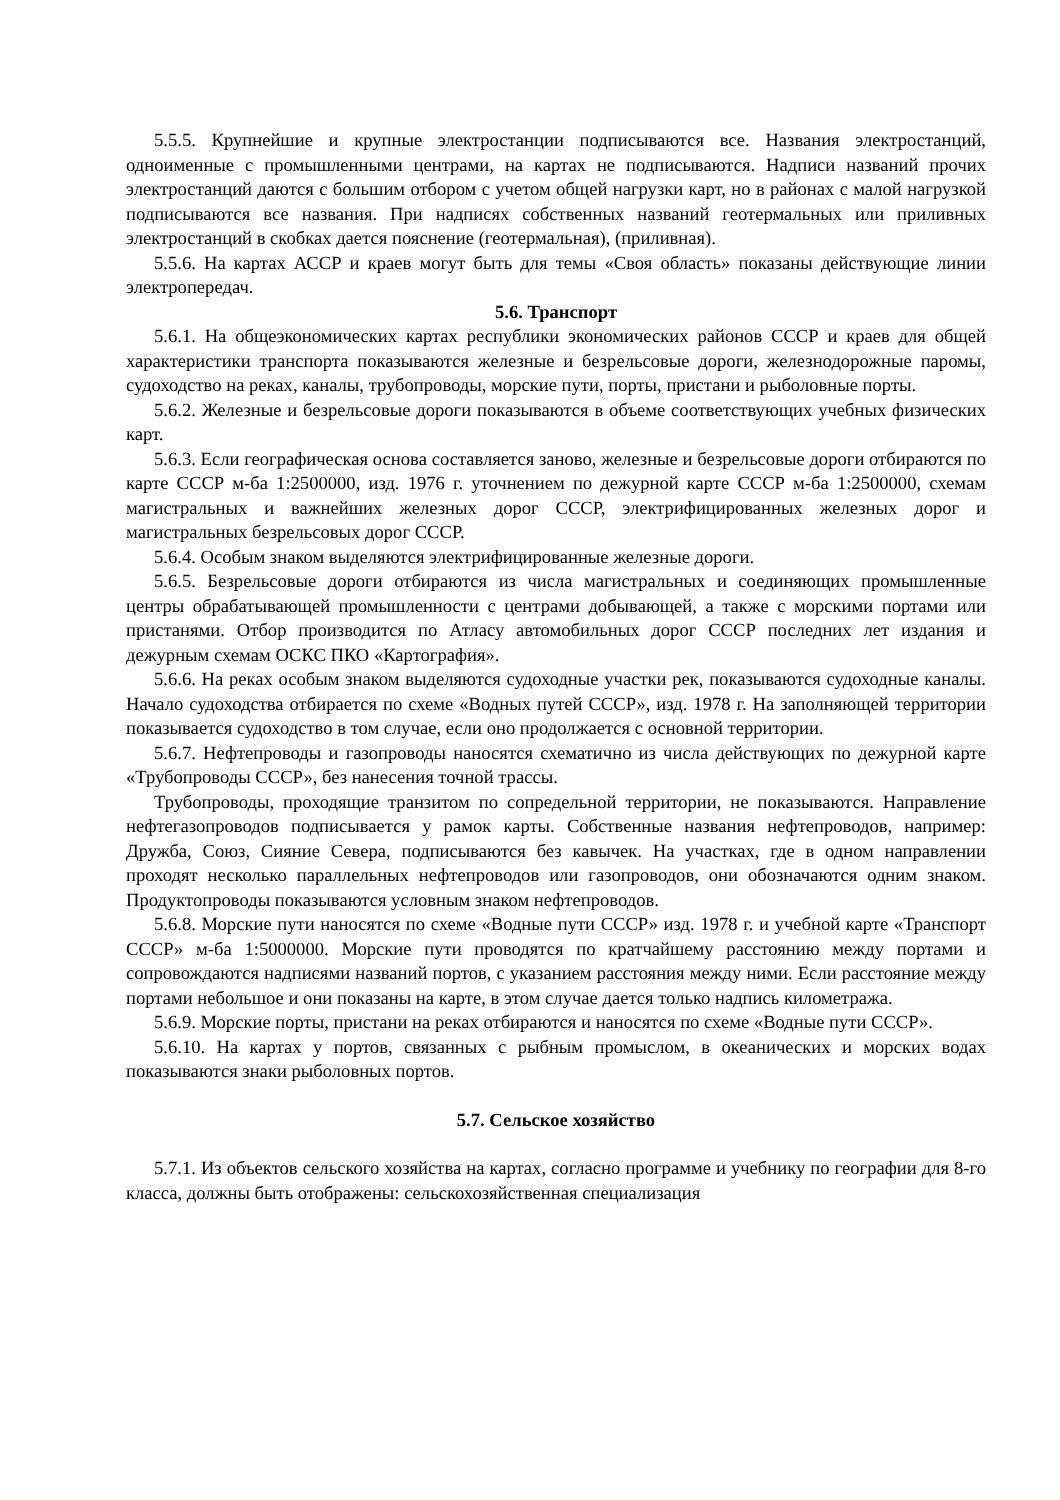5.5.5. Крупнейшие и крупные электростанции подписываются все. Названия электростанций, одноименные с промышленными центрами, на картах не подписываются. Надписи названий прочих электростанций даются с большим отбором с учетом общей нагрузки карт, но в районах с малой нагрузкой подписываются все названия. При надписях собственных названий геотермальных или приливных электростанций в скобках дается пояснение (геотермальная), (приливная).
5.5.6. На картах АССР и краев могут быть для темы «Своя область» показаны действующие линии электропередач.
5.6. Транспорт
5.6.1. На общеэкономических картах республики экономических районов СССР и краев для общей характеристики транспорта показываются железные и безрельсовые дороги, железнодорожные паромы, судоходство на реках, каналы, трубопроводы, морские пути, порты, пристани и рыболовные порты.
5.6.2. Железные и безрельсовые дороги показываются в объеме соответствующих учебных физических карт.
5.6.3. Если географическая основа составляется заново, железные и безрельсовые дороги отбираются по карте СССР м-ба 1:2500000, изд. 1976 г. уточнением по дежурной карте СССР м-ба 1:2500000, схемам магистральных и важнейших железных дорог СССР, электрифицированных железных дорог и магистральных безрельсовых дорог СССР.
5.6.4. Особым знаком выделяются электрифицированные железные дороги.
5.6.5. Безрельсовые дороги отбираются из числа магистральных и соединяющих промышленные центры обрабатывающей промышленности с центрами добывающей, а также с морскими портами или пристанями. Отбор производится по Атласу автомобильных дорог СССР последних лет издания и дежурным схемам ОСКС ПКО «Картография».
5.6.6. На реках особым знаком выделяются судоходные участки рек, показываются судоходные каналы. Начало судоходства отбирается по схеме «Водных путей СССР», изд. 1978 г. На заполняющей территории показывается судоходство в том случае, если оно продолжается с основной территории.
5.6.7. Нефтепроводы и газопроводы наносятся схематично из числа действующих по дежурной карте «Трубопроводы СССР», без нанесения точной трассы.
Трубопроводы, проходящие транзитом по сопредельной территории, не показываются. Направление нефтегазопроводов подписывается у рамок карты. Собственные названия нефтепроводов, например: Дружба, Союз, Сияние Севера, подписываются без кавычек. На участках, где в одном направлении проходят несколько параллельных нефтепроводов или газопроводов, они обозначаются одним знаком. Продуктопроводы показываются условным знаком нефтепроводов.
5.6.8. Морские пути наносятся по схеме «Водные пути СССР» изд. 1978 г. и учебной карте «Транспорт СССР» м-ба 1:5000000. Морские пути проводятся по кратчайшему расстоянию между портами и сопровождаются надписями названий портов, с указанием расстояния между ними. Если расстояние между портами небольшое и они показаны на карте, в этом случае дается только надпись километража.
5.6.9. Морские порты, пристани на реках отбираются и наносятся по схеме «Водные пути СССР».
5.6.10. На картах у портов, связанных с рыбным промыслом, в океанических и морских водах показываются знаки рыболовных портов.
5.7. Сельское хозяйство
5.7.1. Из объектов сельского хозяйства на картах, согласно программе и учебнику по географии для 8-го класса, должны быть отображены: сельскохозяйственная специализация